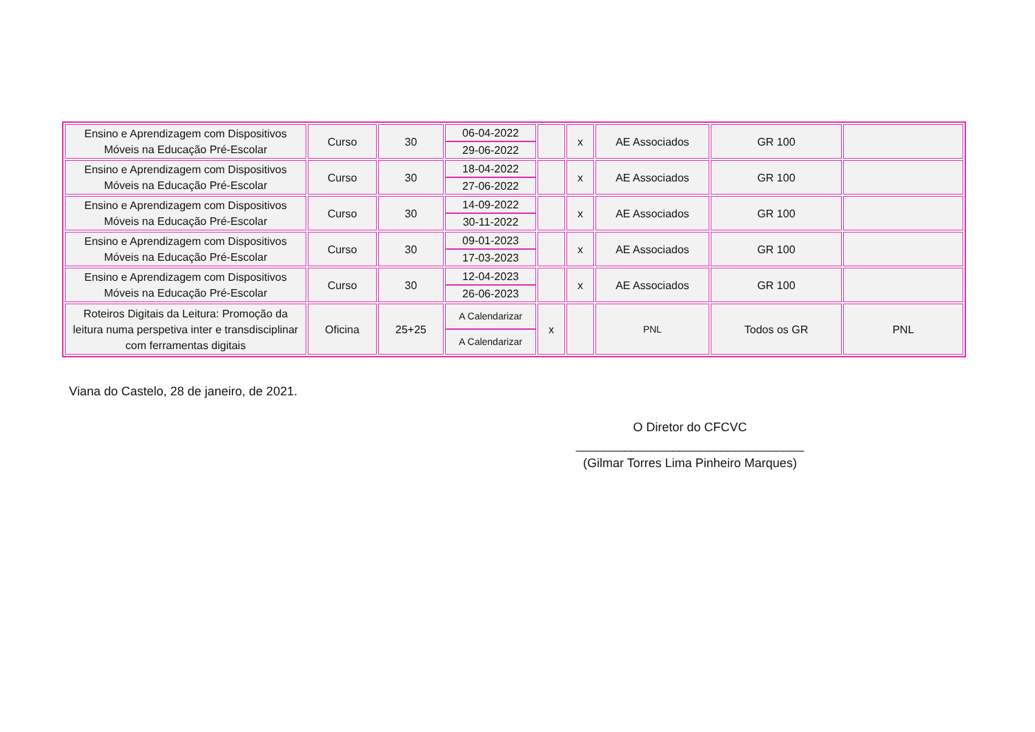| Ensino e Aprendizagem com Dispositivos Móveis na Educação Pré-Escolar | Curso | 30 | 06-04-2022 29-06-2022 | | x | AE Associados | GR 100 | |
| Ensino e Aprendizagem com Dispositivos Móveis na Educação Pré-Escolar | Curso | 30 | 18-04-2022 27-06-2022 | | x | AE Associados | GR 100 | |
| Ensino e Aprendizagem com Dispositivos Móveis na Educação Pré-Escolar | Curso | 30 | 14-09-2022 30-11-2022 | | x | AE Associados | GR 100 | |
| Ensino e Aprendizagem com Dispositivos Móveis na Educação Pré-Escolar | Curso | 30 | 09-01-2023 17-03-2023 | | x | AE Associados | GR 100 | |
| Ensino e Aprendizagem com Dispositivos Móveis na Educação Pré-Escolar | Curso | 30 | 12-04-2023 26-06-2023 | | x | AE Associados | GR 100 | |
| Roteiros Digitais da Leitura: Promoção da leitura numa perspetiva inter e transdisciplinar com ferramentas digitais | Oficina | 25+25 | A Calendarizar A Calendarizar | x | | PNL | Todos os GR | PNL |
Viana do Castelo, 28 de janeiro, de 2021.
O Diretor do CFCVC
_________________________________
(Gilmar Torres Lima Pinheiro Marques)